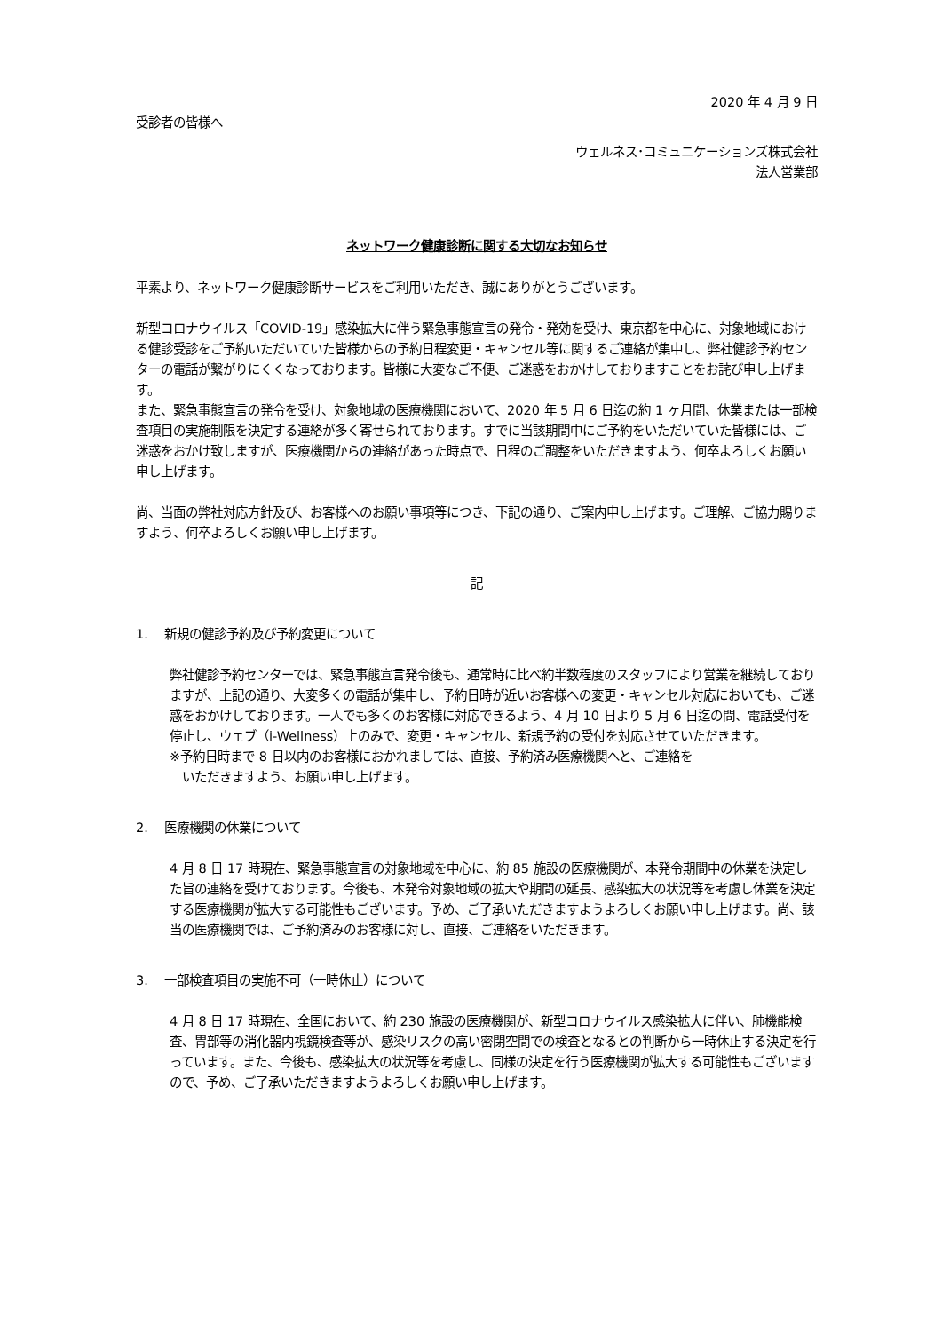2020 年 4 月 9 日
受診者の皆様へ
ウェルネス･コミュニケーションズ株式会社
法人営業部
ネットワーク健康診断に関する大切なお知らせ
平素より、ネットワーク健康診断サービスをご利用いただき、誠にありがとうございます。
新型コロナウイルス「COVID-19」感染拡大に伴う緊急事態宣言の発令・発効を受け、東京都を中心に、対象地域における健診受診をご予約いただいていた皆様からの予約日程変更・キャンセル等に関するご連絡が集中し、弊社健診予約センターの電話が繋がりにくくなっております。皆様に大変なご不便、ご迷惑をおかけしておりますことをお詫び申し上げます。
また、緊急事態宣言の発令を受け、対象地域の医療機関において、2020 年 5 月 6 日迄の約 1 ヶ月間、休業または一部検査項目の実施制限を決定する連絡が多く寄せられております。すでに当該期間中にご予約をいただいていた皆様には、ご迷惑をおかけ致しますが、医療機関からの連絡があった時点で、日程のご調整をいただきますよう、何卒よろしくお願い申し上げます。
尚、当面の弊社対応方針及び、お客様へのお願い事項等につき、下記の通り、ご案内申し上げます。ご理解、ご協力賜りますよう、何卒よろしくお願い申し上げます。
記
1.　 新規の健診予約及び予約変更について
弊社健診予約センターでは、緊急事態宣言発令後も、通常時に比べ約半数程度のスタッフにより営業を継続しておりますが、上記の通り、大変多くの電話が集中し、予約日時が近いお客様への変更・キャンセル対応においても、ご迷惑をおかけしております。一人でも多くのお客様に対応できるよう、4 月 10 日より 5 月 6 日迄の間、電話受付を停止し、ウェブ（i-Wellness）上のみで、変更・キャンセル、新規予約の受付を対応させていただきます。
※予約日時まで 8 日以内のお客様におかれましては、直接、予約済み医療機関へと、ご連絡を
いただきますよう、お願い申し上げます。
2.　 医療機関の休業について
4 月 8 日 17 時現在、緊急事態宣言の対象地域を中心に、約 85 施設の医療機関が、本発令期間中の休業を決定した旨の連絡を受けております。今後も、本発令対象地域の拡大や期間の延長、感染拡大の状況等を考慮し休業を決定する医療機関が拡大する可能性もございます。予め、ご了承いただきますようよろしくお願い申し上げます。尚、該当の医療機関では、ご予約済みのお客様に対し、直接、ご連絡をいただきます。
3.　 一部検査項目の実施不可（一時休止）について
4 月 8 日 17 時現在、全国において、約 230 施設の医療機関が、新型コロナウイルス感染拡大に伴い、肺機能検査、胃部等の消化器内視鏡検査等が、感染リスクの高い密閉空間での検査となるとの判断から一時休止する決定を行っています。また、今後も、感染拡大の状況等を考慮し、同様の決定を行う医療機関が拡大する可能性もございますので、予め、ご了承いただきますようよろしくお願い申し上げます。